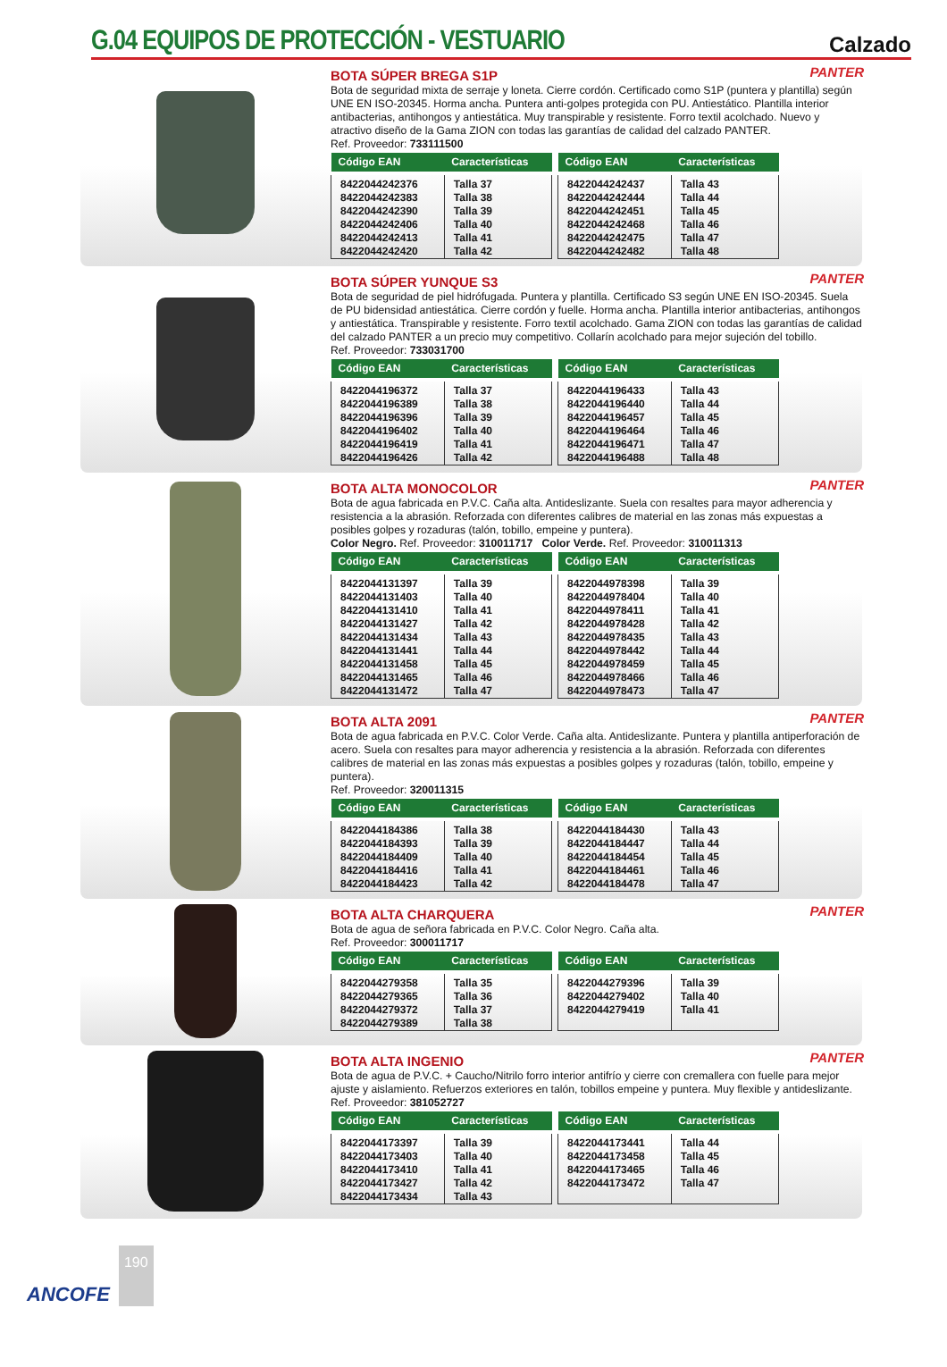G.04 EQUIPOS DE PROTECCIÓN - VESTUARIO
Calzado
PANTER
BOTA SÚPER BREGA S1P
Bota de seguridad mixta de serraje y loneta. Cierre cordón. Certificado como S1P (puntera y plantilla) según UNE EN ISO-20345. Horma ancha. Puntera anti-golpes protegida con PU. Antiestático. Plantilla interior antibacterias, antihongos y antiestática. Muy transpirable y resistente. Forro textil acolchado. Nuevo y atractivo diseño de la Gama ZION con todas las garantías de calidad del calzado PANTER.
Ref. Proveedor: 733111500
| Código EAN | Características |
| --- | --- |
| 8422044242376 | Talla 37 |
| 8422044242383 | Talla 38 |
| 8422044242390 | Talla 39 |
| 8422044242406 | Talla 40 |
| 8422044242413 | Talla 41 |
| 8422044242420 | Talla 42 |
| Código EAN | Características |
| --- | --- |
| 8422044242437 | Talla 43 |
| 8422044242444 | Talla 44 |
| 8422044242451 | Talla 45 |
| 8422044242468 | Talla 46 |
| 8422044242475 | Talla 47 |
| 8422044242482 | Talla 48 |
PANTER
BOTA SÚPER YUNQUE S3
Bota de seguridad de piel hidrófugada. Puntera y plantilla. Certificado S3 según UNE EN ISO-20345. Suela de PU bidensidad antiestática. Cierre cordón y fuelle. Horma ancha. Plantilla interior antibacterias, antihongos y antiestática. Transpirable y resistente. Forro textil acolchado. Gama ZION con todas las garantías de calidad del calzado PANTER a un precio muy competitivo. Collarín acolchado para mejor sujeción del tobillo.
Ref. Proveedor: 733031700
| Código EAN | Características |
| --- | --- |
| 8422044196372 | Talla 37 |
| 8422044196389 | Talla 38 |
| 8422044196396 | Talla 39 |
| 8422044196402 | Talla 40 |
| 8422044196419 | Talla 41 |
| 8422044196426 | Talla 42 |
| Código EAN | Características |
| --- | --- |
| 8422044196433 | Talla 43 |
| 8422044196440 | Talla 44 |
| 8422044196457 | Talla 45 |
| 8422044196464 | Talla 46 |
| 8422044196471 | Talla 47 |
| 8422044196488 | Talla 48 |
PANTER
BOTA ALTA MONOCOLOR
Bota de agua fabricada en P.V.C. Caña alta. Antideslizante. Suela con resaltes para mayor adherencia y resistencia a la abrasión. Reforzada con diferentes calibres de material en las zonas más expuestas a posibles golpes y rozaduras (talón, tobillo, empeine y puntera).
Color Negro. Ref. Proveedor: 310011717 Color Verde. Ref. Proveedor: 310011313
| Código EAN | Características |
| --- | --- |
| 8422044131397 | Talla 39 |
| 8422044131403 | Talla 40 |
| 8422044131410 | Talla 41 |
| 8422044131427 | Talla 42 |
| 8422044131434 | Talla 43 |
| 8422044131441 | Talla 44 |
| 8422044131458 | Talla 45 |
| 8422044131465 | Talla 46 |
| 8422044131472 | Talla 47 |
| Código EAN | Características |
| --- | --- |
| 8422044978398 | Talla 39 |
| 8422044978404 | Talla 40 |
| 8422044978411 | Talla 41 |
| 8422044978428 | Talla 42 |
| 8422044978435 | Talla 43 |
| 8422044978442 | Talla 44 |
| 8422044978459 | Talla 45 |
| 8422044978466 | Talla 46 |
| 8422044978473 | Talla 47 |
PANTER
BOTA ALTA 2091
Bota de agua fabricada en P.V.C. Color Verde. Caña alta. Antideslizante. Puntera y plantilla antiperforación de acero. Suela con resaltes para mayor adherencia y resistencia a la abrasión. Reforzada con diferentes calibres de material en las zonas más expuestas a posibles golpes y rozaduras (talón, tobillo, empeine y puntera).
Ref. Proveedor: 320011315
| Código EAN | Características |
| --- | --- |
| 8422044184386 | Talla 38 |
| 8422044184393 | Talla 39 |
| 8422044184409 | Talla 40 |
| 8422044184416 | Talla 41 |
| 8422044184423 | Talla 42 |
| Código EAN | Características |
| --- | --- |
| 8422044184430 | Talla 43 |
| 8422044184447 | Talla 44 |
| 8422044184454 | Talla 45 |
| 8422044184461 | Talla 46 |
| 8422044184478 | Talla 47 |
PANTER
BOTA ALTA CHARQUERA
Bota de agua de señora fabricada en P.V.C. Color Negro. Caña alta.
Ref. Proveedor: 300011717
| Código EAN | Características |
| --- | --- |
| 8422044279358 | Talla 35 |
| 8422044279365 | Talla 36 |
| 8422044279372 | Talla 37 |
| 8422044279389 | Talla 38 |
| Código EAN | Características |
| --- | --- |
| 8422044279396 | Talla 39 |
| 8422044279402 | Talla 40 |
| 8422044279419 | Talla 41 |
PANTER
BOTA ALTA INGENIO
Bota de agua de P.V.C. + Caucho/Nitrilo forro interior antifrío y cierre con cremallera con fuelle para mejor ajuste y aislamiento. Refuerzos exteriores en talón, tobillos empeine y puntera. Muy flexible y antideslizante.
Ref. Proveedor: 381052727
| Código EAN | Características |
| --- | --- |
| 8422044173397 | Talla 39 |
| 8422044173403 | Talla 40 |
| 8422044173410 | Talla 41 |
| 8422044173427 | Talla 42 |
| 8422044173434 | Talla 43 |
| Código EAN | Características |
| --- | --- |
| 8422044173441 | Talla 44 |
| 8422044173458 | Talla 45 |
| 8422044173465 | Talla 46 |
| 8422044173472 | Talla 47 |
ANCOFE 190